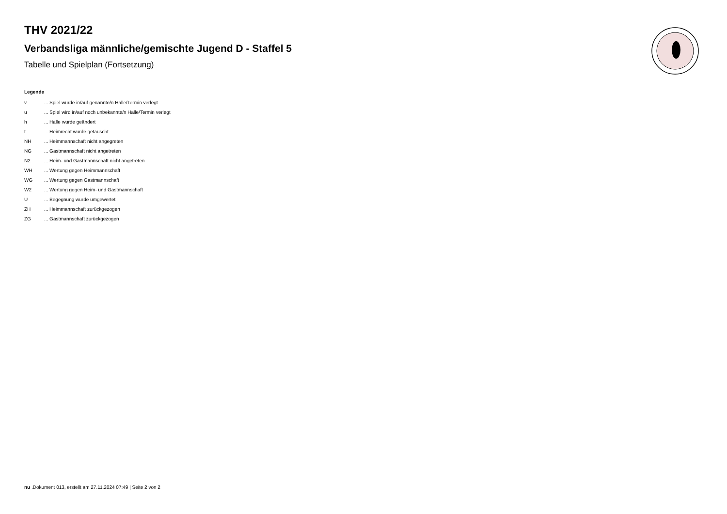THV 2021/22
Verbandsliga männliche/gemischte Jugend D - Staffel 5
Tabelle und Spielplan (Fortsetzung)
Legende
| v | ... Spiel wurde in/auf genannte/n Halle/Termin verlegt |
| u | ... Spiel wird in/auf noch unbekannte/n Halle/Termin verlegt |
| h | ... Halle wurde geändert |
| t | ... Heimrecht wurde getauscht |
| NH | ... Heimmannschaft nicht angegreten |
| NG | ... Gastmannschaft nicht angetreten |
| N2 | ... Heim- und Gastmannschaft nicht angetreten |
| WH | ... Wertung gegen Heimmannschaft |
| WG | ... Wertung gegen Gastmannschaft |
| W2 | ... Wertung gegen Heim- und Gastmannschaft |
| U | ... Begegnung wurde umgewertet |
| ZH | ... Heimmannschaft zurückgezogen |
| ZG | ... Gastmannschaft zurückgezogen |
nu .Dokument 013, erstellt am 27.11.2024 07:49 | Seite 2 von 2